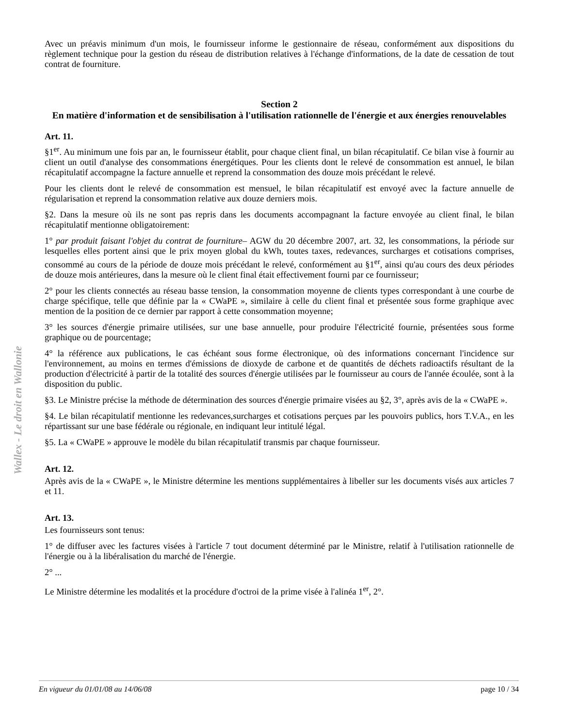Wallex - Le droit en Wallonie
Avec un préavis minimum d'un mois, le fournisseur informe le gestionnaire de réseau, conformément aux dispositions du règlement technique pour la gestion du réseau de distribution relatives à l'échange d'informations, de la date de cessation de tout contrat de fourniture.
Section 2
En matière d'information et de sensibilisation à l'utilisation rationnelle de l'énergie et aux énergies renouvelables
Art. 11.
§1<sup>er</sup>. Au minimum une fois par an, le fournisseur établit, pour chaque client final, un bilan récapitulatif. Ce bilan vise à fournir au client un outil d'analyse des consommations énergétiques. Pour les clients dont le relevé de consommation est annuel, le bilan récapitulatif accompagne la facture annuelle et reprend la consommation des douze mois précédant le relevé.
Pour les clients dont le relevé de consommation est mensuel, le bilan récapitulatif est envoyé avec la facture annuelle de régularisation et reprend la consommation relative aux douze derniers mois.
§2. Dans la mesure où ils ne sont pas repris dans les documents accompagnant la facture envoyée au client final, le bilan récapitulatif mentionne obligatoirement:
1° par produit faisant l'objet du contrat de fourniture– AGW du 20 décembre 2007, art. 32, les consommations, la période sur lesquelles elles portent ainsi que le prix moyen global du kWh, toutes taxes, redevances, surcharges et cotisations comprises, consommé au cours de la période de douze mois précédant le relevé, conformément au §1<sup>er</sup>, ainsi qu'au cours des deux périodes de douze mois antérieures, dans la mesure où le client final était effectivement fourni par ce fournisseur;
2° pour les clients connectés au réseau basse tension, la consommation moyenne de clients types correspondant à une courbe de charge spécifique, telle que définie par la « CWaPE », similaire à celle du client final et présentée sous forme graphique avec mention de la position de ce dernier par rapport à cette consommation moyenne;
3° les sources d'énergie primaire utilisées, sur une base annuelle, pour produire l'électricité fournie, présentées sous forme graphique ou de pourcentage;
4° la référence aux publications, le cas échéant sous forme électronique, où des informations concernant l'incidence sur l'environnement, au moins en termes d'émissions de dioxyde de carbone et de quantités de déchets radioactifs résultant de la production d'électricité à partir de la totalité des sources d'énergie utilisées par le fournisseur au cours de l'année écoulée, sont à la disposition du public.
§3. Le Ministre précise la méthode de détermination des sources d'énergie primaire visées au §2, 3°, après avis de la « CWaPE ».
§4. Le bilan récapitulatif mentionne les redevances,surcharges et cotisations perçues par les pouvoirs publics, hors T.V.A., en les répartissant sur une base fédérale ou régionale, en indiquant leur intitulé légal.
§5. La « CWaPE » approuve le modèle du bilan récapitulatif transmis par chaque fournisseur.
Art. 12.
Après avis de la « CWaPE », le Ministre détermine les mentions supplémentaires à libeller sur les documents visés aux articles 7 et 11.
Art. 13.
Les fournisseurs sont tenus:
1° de diffuser avec les factures visées à l'article 7 tout document déterminé par le Ministre, relatif à l'utilisation rationnelle de l'énergie ou à la libéralisation du marché de l'énergie.
2° ...
Le Ministre détermine les modalités et la procédure d'octroi de la prime visée à l'alinéa 1<sup>er</sup>, 2°.
En vigueur du 01/01/08 au 14/06/08 page 10 / 34